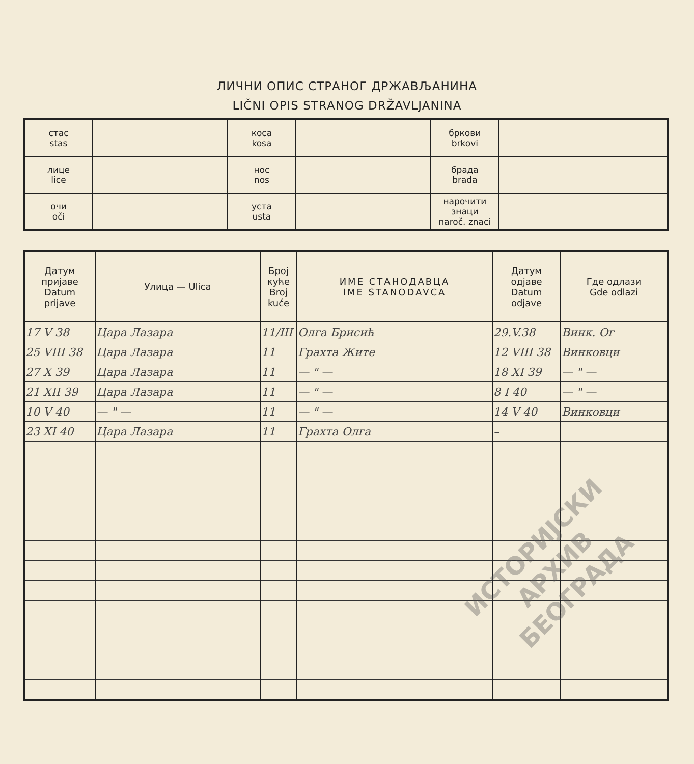ЛИЧНИ ОПИС СТРАНОГ ДРЖАВЉАНИНА
LIČNI OPIS STRANOG DRŽAVLJANINA
| стас stas | | коса kosa | | бркови brkovi | |
| лице lice | | нос nos | | брада brada | |
| очи oči | | уста usta | | нарочити знаци naroč. znaci | |
| Датум пријаве Datum prijave | Улица — Ulica | Број куће Broj kuće | ИМЕ СТАНОДАВЦА IME STANODAVCA | Датум одјаве Datum odjave | Где одлази Gde odlazi |
| --- | --- | --- | --- | --- | --- |
| 17 V 38 | Цара Лазара | 11/III | Олга Брисић | 29.V.38 | Винк. Ог |
| 25 VIII 38 | Цара Лазара | 11 | Грахта Жите | 12 VIII 38 | Винковци |
| 27 X 39 | Цара Лазара | 11 | — " — | 18 XI 39 | — " — |
| 21 XII 39 | Цара Лазара | 11 | — " — | 8 I 40 | — " — |
| 10 V 40 | — " — | 11 | — " — | 14 V 40 | Винковци |
| 23 XI 40 | Цара Лазара | 11 | Грахта Олга | – | |
ИСТОРИЈСКИ
АРХИВ
БЕОГРАДА